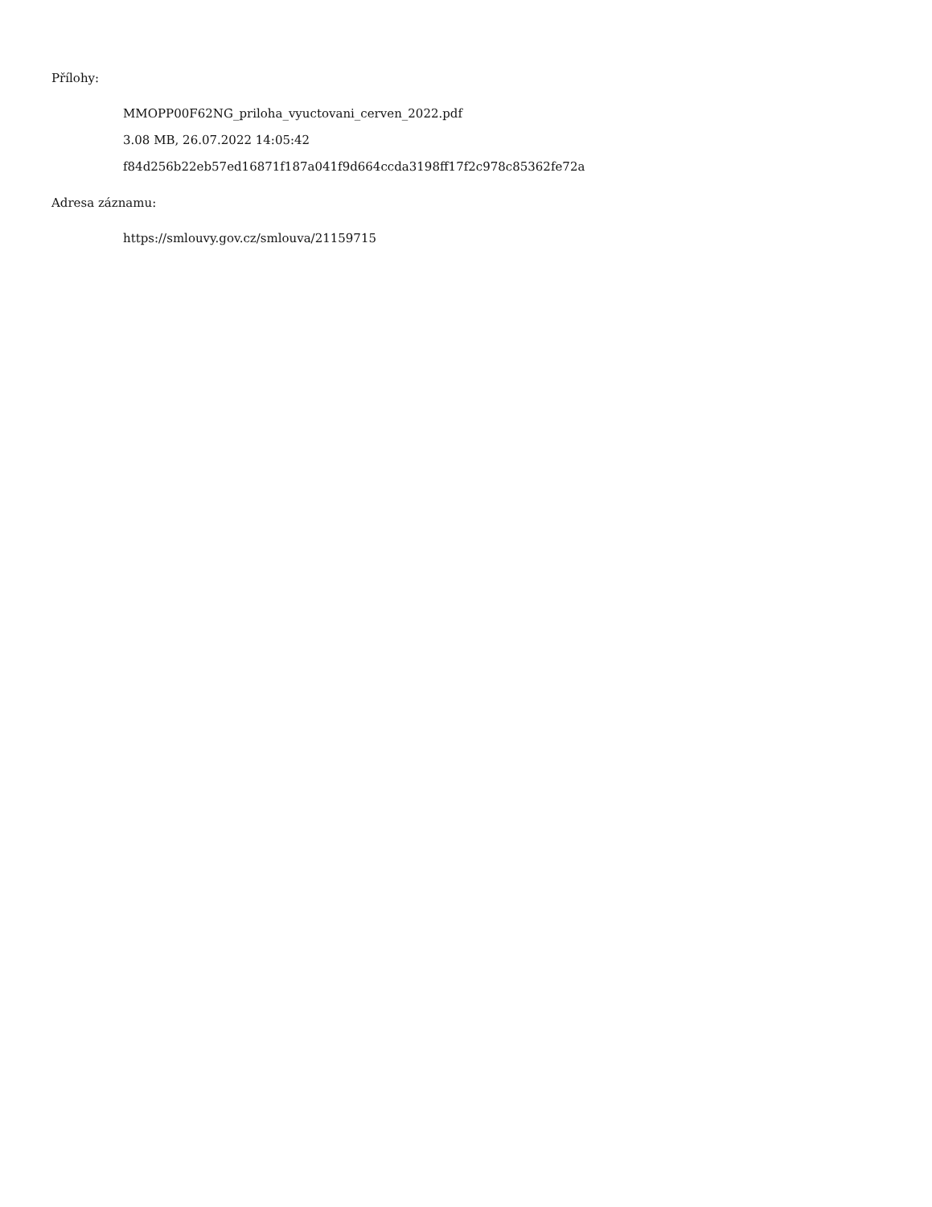Přílohy:
MMOPP00F62NG_priloha_vyuctovani_cerven_2022.pdf
3.08 MB, 26.07.2022 14:05:42
f84d256b22eb57ed16871f187a041f9d664ccda3198ff17f2c978c85362fe72a
Adresa záznamu:
https://smlouvy.gov.cz/smlouva/21159715